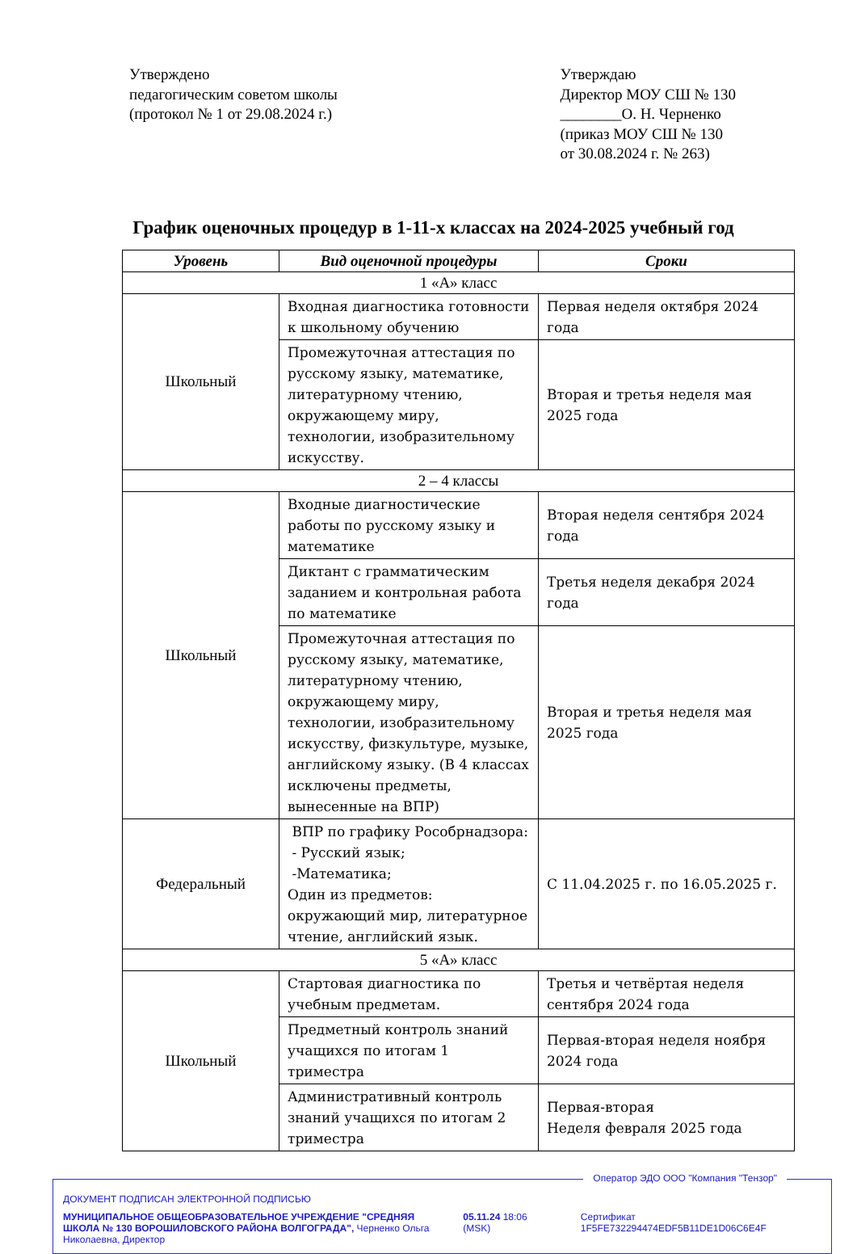Утверждено
педагогическим советом школы
(протокол № 1 от 29.08.2024 г.)
Утверждаю
Директор МОУ СШ № 130
________О. Н. Черненко
(приказ МОУ СШ № 130
от 30.08.2024 г. № 263)
График оценочных процедур в 1-11-х классах на 2024-2025 учебный год
| Уровень | Вид оценочной процедуры | Сроки |
| --- | --- | --- |
| 1 «А» класс | | |
| Школьный | Входная диагностика готовности к школьному обучению | Первая неделя октября 2024 года |
| | Промежуточная аттестация по русскому языку, математике, литературному чтению, окружающему миру, технологии, изобразительному искусству. | Вторая и третья неделя мая 2025 года |
| 2 – 4 классы | | |
| Школьный | Входные диагностические работы по русскому языку и математике | Вторая неделя сентября 2024 года |
| | Диктант с грамматическим заданием и контрольная работа по математике | Третья неделя декабря 2024 года |
| | Промежуточная аттестация по русскому языку, математике, литературному чтению, окружающему миру, технологии, изобразительному искусству, физкультуре, музыке, английскому языку. (В 4 классах исключены предметы, вынесенные на ВПР) | Вторая и третья неделя мая 2025 года |
| Федеральный | ВПР по графику Рособрнадзора: - Русский язык; -Математика; Один из предметов: окружающий мир, литературное чтение, английский язык. | С 11.04.2025 г. по 16.05.2025 г. |
| 5 «А» класс | | |
| Школьный | Стартовая диагностика по учебным предметам. | Третья и четвёртая неделя сентября 2024 года |
| | Предметный контроль знаний учащихся по итогам 1 триместра | Первая-вторая неделя ноября 2024 года |
| | Административный контроль знаний учащихся по итогам 2 триместра | Первая-вторая Неделя февраля 2025 года |
Оператор ЭДО ООО "Компания "Тензор"
ДОКУМЕНТ ПОДПИСАН ЭЛЕКТРОННОЙ ПОДПИСЬЮ
МУНИЦИПАЛЬНОЕ ОБЩЕОБРАЗОВАТЕЛЬНОЕ УЧРЕЖДЕНИЕ "СРЕДНЯЯ ШКОЛА № 130 ВОРОШИЛОВСКОГО РАЙОНА ВОЛГОГРАДА", Черненко Ольга Николаевна, Директор
05.11.24 18:06 (MSK) Сертификат 1F5FE732294474EDF5B11DE1D06C6E4F